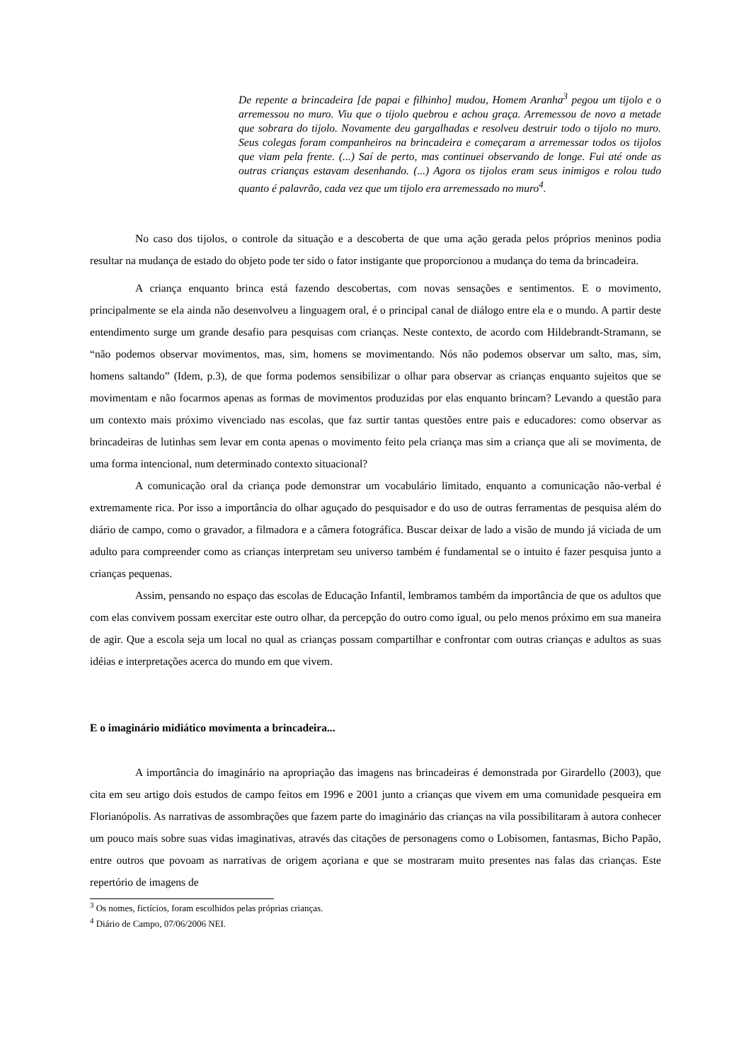De repente a brincadeira [de papai e filhinho] mudou, Homem Aranha<sup>3</sup> pegou um tijolo e o arremessou no muro. Viu que o tijolo quebrou e achou graça. Arremessou de novo a metade que sobrara do tijolo. Novamente deu gargalhadas e resolveu destruir todo o tijolo no muro. Seus colegas foram companheiros na brincadeira e começaram a arremessar todos os tijolos que viam pela frente. (...) Saí de perto, mas continuei observando de longe. Fui até onde as outras crianças estavam desenhando. (...) Agora os tijolos eram seus inimigos e rolou tudo quanto é palavrão, cada vez que um tijolo era arremessado no muro<sup>4</sup>.
No caso dos tijolos, o controle da situação e a descoberta de que uma ação gerada pelos próprios meninos podia resultar na mudança de estado do objeto pode ter sido o fator instigante que proporcionou a mudança do tema da brincadeira.
A criança enquanto brinca está fazendo descobertas, com novas sensações e sentimentos. E o movimento, principalmente se ela ainda não desenvolveu a linguagem oral, é o principal canal de diálogo entre ela e o mundo. A partir deste entendimento surge um grande desafio para pesquisas com crianças. Neste contexto, de acordo com Hildebrandt-Stramann, se “não podemos observar movimentos, mas, sim, homens se movimentando. Nós não podemos observar um salto, mas, sim, homens saltando” (Idem, p.3), de que forma podemos sensibilizar o olhar para observar as crianças enquanto sujeitos que se movimentam e não focarmos apenas as formas de movimentos produzidas por elas enquanto brincam? Levando a questão para um contexto mais próximo vivenciado nas escolas, que faz surtir tantas questões entre pais e educadores: como observar as brincadeiras de lutinhas sem levar em conta apenas o movimento feito pela criança mas sim a criança que ali se movimenta, de uma forma intencional, num determinado contexto situacional?
A comunicação oral da criança pode demonstrar um vocabulário limitado, enquanto a comunicação não-verbal é extremamente rica. Por isso a importância do olhar aguçado do pesquisador e do uso de outras ferramentas de pesquisa além do diário de campo, como o gravador, a filmadora e a câmera fotográfica. Buscar deixar de lado a visão de mundo já viciada de um adulto para compreender como as crianças interpretam seu universo também é fundamental se o intuito é fazer pesquisa junto a crianças pequenas.
Assim, pensando no espaço das escolas de Educação Infantil, lembramos também da importância de que os adultos que com elas convivem possam exercitar este outro olhar, da percepção do outro como igual, ou pelo menos próximo em sua maneira de agir. Que a escola seja um local no qual as crianças possam compartilhar e confrontar com outras crianças e adultos as suas idéias e interpretações acerca do mundo em que vivem.
E o imaginário midiático movimenta a brincadeira...
A importância do imaginário na apropriação das imagens nas brincadeiras é demonstrada por Girardello (2003), que cita em seu artigo dois estudos de campo feitos em 1996 e 2001 junto a crianças que vivem em uma comunidade pesqueira em Florianópolis. As narrativas de assombrações que fazem parte do imaginário das crianças na vila possibilitaram à autora conhecer um pouco mais sobre suas vidas imaginativas, através das citações de personagens como o Lobisomen, fantasmas, Bicho Papão, entre outros que povoam as narrativas de origem açoriana e que se mostraram muito presentes nas falas das crianças. Este repertório de imagens de
<sup>3</sup> Os nomes, fictícios, foram escolhidos pelas próprias crianças.
<sup>4</sup> Diário de Campo, 07/06/2006 NEI.